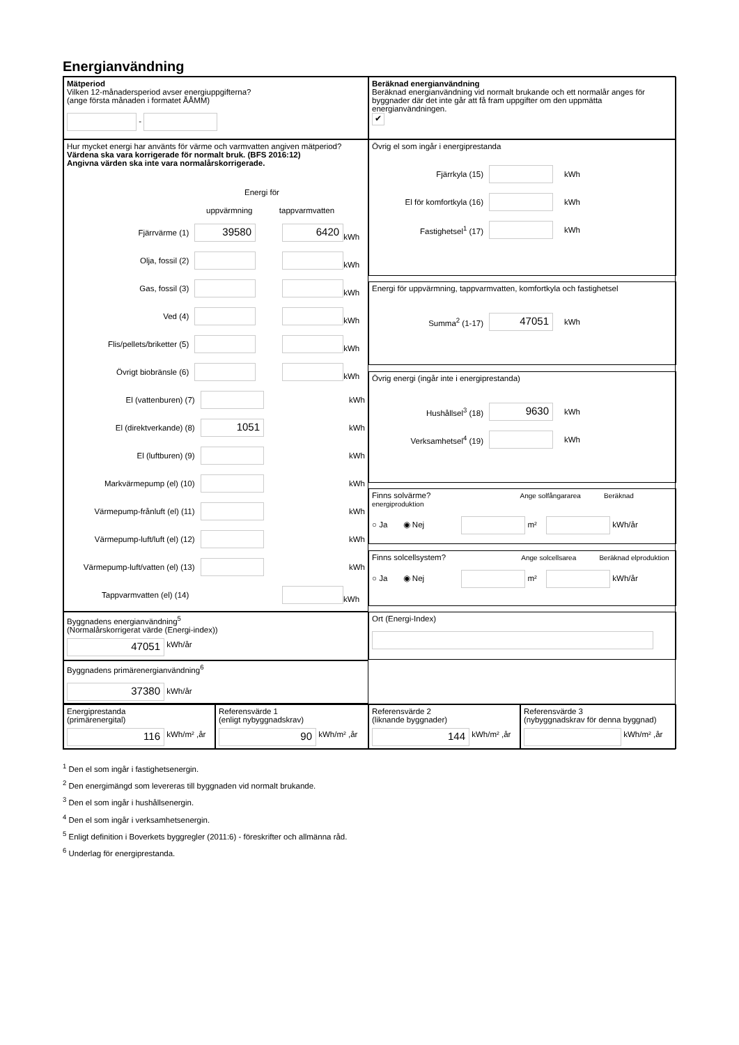Energianvändning
Mätperiod
Vilken 12-månadersperiod avser energiuppgifterna?
(ange första månaden i formatet ÅÅMM)
-
Beräknad energianvändning
Beräknad energianvändning vid normalt brukande och ett normalår anges för byggnader där det inte går att få fram uppgifter om den uppmätta energianvändningen.
✔
Hur mycket energi har använts för värme och varmvatten angiven mätperiod?
Värdena ska vara korrigerade för normalt bruk. (BFS 2016:12)
Angivna värden ska inte vara normalårskorrigerade.
Energi för
uppvärmning tappvarmvatten
Fjärrvärme (1) 39580 6420 kWh
Olja, fossil (2) kWh
Gas, fossil (3) kWh
Ved (4) kWh
Flis/pellets/briketter (5) kWh
Övrigt biobränsle (6) kWh
El (vattenburen) (7) kWh
El (direktverkande) (8) 1051 kWh
El (luftburen) (9) kWh
Markvärmepump (el) (10) kWh
Värmepump-frånluft (el) (11) kWh
Värmepump-luft/luft (el) (12) kWh
Värmepump-luft/vatten (el) (13) kWh
Tappvarmvatten (el) (14) kWh
Övrig el som ingår i energiprestanda
Fjärrkyla (15) kWh
El för komfortkyla (16) kWh
Fastighetsel<sup>1</sup> (17) kWh
Energi för uppvärmning, tappvarmvatten, komfortkyla och fastighetsel
Summa<sup>2</sup> (1-17) 47051 kWh
Övrig energi (ingår inte i energiprestanda)
Hushållsel<sup>3</sup> (18) 9630 kWh
Verksamhetsel<sup>4</sup> (19) kWh
Finns solvärme? Ange solfångararea Beräknad energiproduktion
○ Ja ◉ Nej m² kWh/år
Finns solcellsystem? Ange solcellsarea Beräknad elproduktion
○ Ja ◉ Nej m² kWh/år
Byggnadens energianvändning<sup>5</sup>
(Normalårskorrigerat värde (Energi-index))
47051 kWh/år
Ort (Energi-Index)
Byggnadens primärenergianvändning<sup>6</sup>
37380 kWh/år
Energiprestanda
(primärenergital)
116 kWh/m² ,år
Referensvärde 1
(enligt nybyggnadskrav)
90 kWh/m² ,år
Referensvärde 2
(liknande byggnader)
144 kWh/m² ,år
Referensvärde 3
(nybyggnadskrav för denna byggnad)
kWh/m² ,år
<sup>1</sup> Den el som ingår i fastighetsenergin.
<sup>2</sup> Den energimängd som levereras till byggnaden vid normalt brukande.
<sup>3</sup> Den el som ingår i hushållsenergin.
<sup>4</sup> Den el som ingår i verksamhetsenergin.
<sup>5</sup> Enligt definition i Boverkets byggregler (2011:6) - föreskrifter och allmänna råd.
<sup>6</sup> Underlag för energiprestanda.